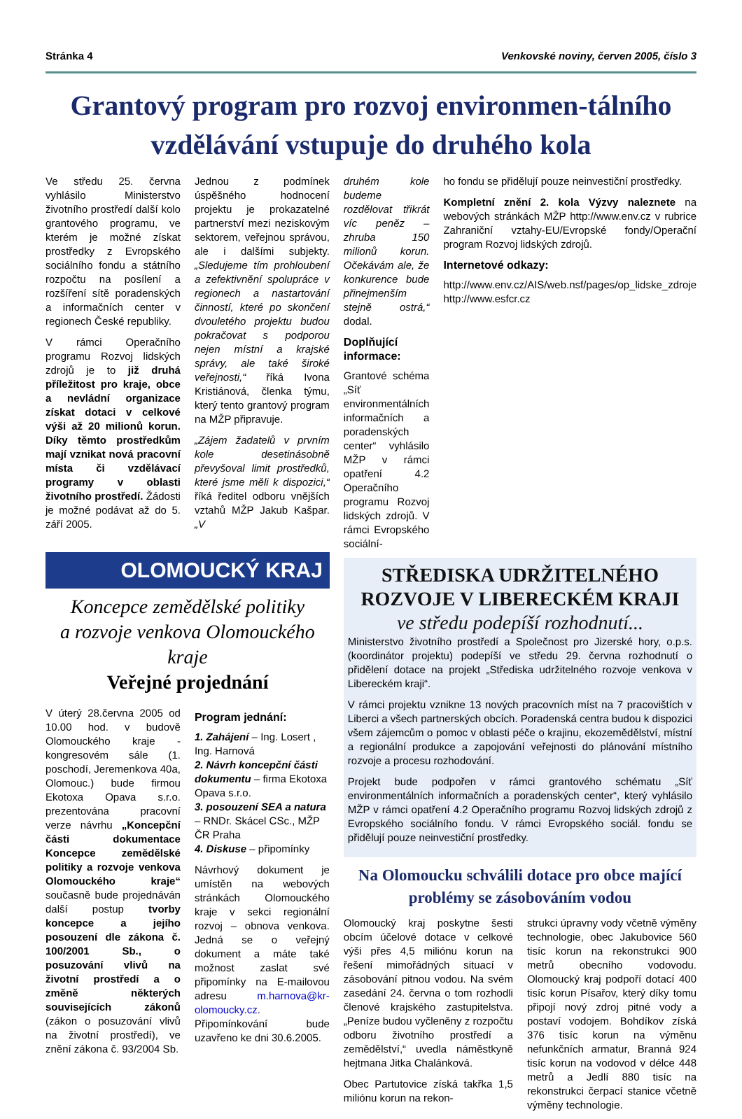Stránka 4 Venkovské noviny, červen 2005, číslo 3
Grantový program pro rozvoj environmen-tálního vzdělávání vstupuje do druhého kola
Ve středu 25. června vyhlásilo Ministerstvo životního prostředí další kolo grantového programu, ve kterém je možné získat prostředky z Evropského sociálního fondu a státního rozpočtu na posílení a rozšíření sítě poradenských a informačních center v regionech České republiky.
V rámci Operačního programu Rozvoj lidských zdrojů je to již druhá příležitost pro kraje, obce a nevládní organizace získat dotaci v celkové výši až 20 milionů korun. Díky těmto prostředkům mají vznikat nová pracovní místa či vzdělávací programy v oblasti životního prostředí. Žádosti je možné podávat až do 5. září 2005.
Jednou z podmínek úspěšného hodnocení projektu je prokazatelné partnerství mezi neziskovým sektorem, veřejnou správou, ale i dalšími subjekty. „Sledujeme tím prohloubení a zefektivnění spolupráce v regionech a nastartování činností, které po skončení dvouletého projektu budou pokračovat s podporou nejen místní a krajské správy, ale také široké veřejnosti,“ říká Ivona Kristiánová, členka týmu, který tento grantový program na MŽP připravuje.
„Zájem žadatelů v prvním kole desetinásobně převyšoval limit prostředků, které jsme měli k dispozici,“ říká ředitel odboru vnějších vztahů MŽP Jakub Kašpar. „V
OLOMOUCKÝ KRAJ
Koncepce zemědělské politiky
a rozvoje venkova Olomouckého kraje
Veřejné projednání
V úterý 28.června 2005 od 10.00 hod. v budově Olomouckého kraje - kongresovém sále (1. poschodí, Jeremenkova 40a, Olomouc.) bude firmou Ekotoxa Opava s.r.o. prezentována pracovní verze návrhu „Koncepční části dokumentace Koncepce zemědělské politiky a rozvoje venkova Olomouckého kraje“ současně bude projednáván další postup tvorby koncepce a jejího posouzení dle zákona č. 100/2001 Sb., o posuzování vlivů na životní prostředí a o změně některých souvisejících zákonů (zákon o posuzování vlivů na životní prostředí), ve znění zákona č. 93/2004 Sb.
Program jednání:
1. Zahájení – Ing. Losert , Ing. Harnová
2. Návrh koncepční části dokumentu – firma Ekotoxa Opava s.r.o.
3. posouzení SEA a natura – RNDr. Skácel CSc., MŽP ČR Praha
4. Diskuse – připomínky
Návrhový dokument je umístěn na webových stránkách Olomouckého kraje v sekci regionální rozvoj – obnova venkova. Jedná se o veřejný dokument a máte také možnost zaslat své připomínky na E-mailovou adresu m.harnova@kr-olomoucky.cz. Připomínkování bude uzavřeno ke dni 30.6.2005.
druhém kole budeme rozdělovat třikrát víc peněz – zhruba 150 milionů korun. Očekávám ale, že konkurence bude přinejmenším stejně ostrá,“ dodal.
Doplňující informace:
Grantové schéma „Síť environmentálních informačních a poradenských center“ vyhlásilo MŽP v rámci opatření 4.2 Operačního programu Rozvoj lidských zdrojů. V rámci Evropského sociální-
ho fondu se přidělují pouze neinvestiční prostředky.
Kompletní znění 2. kola Výzvy naleznete na webových stránkách MŽP http://www.env.cz v rubrice Zahraniční vztahy-EU/Evropské fondy/Operační program Rozvoj lidských zdrojů.
Internetové odkazy:
http://www.env.cz/AIS/web.nsf/pages/op_lidske_zdroje http://www.esfcr.cz
STŘEDISKA UDRŽITELNÉHO ROZVOJE V LIBERECKÉM KRAJI
ve středu podepíší rozhodnutí...
Ministerstvo životního prostředí a Společnost pro Jizerské hory, o.p.s. (koordinátor projektu) podepíší ve středu 29. června rozhodnutí o přidělení dotace na projekt „Střediska udržitelného rozvoje venkova v Libereckém kraji“.
V rámci projektu vznikne 13 nových pracovních míst na 7 pracovištích v Liberci a všech partnerských obcích. Poradenská centra budou k dispozici všem zájemcům o pomoc v oblasti péče o krajinu, ekozemědělství, místní a regionální produkce a zapojování veřejnosti do plánování místního rozvoje a procesu rozhodování.
Projekt bude podpořen v rámci grantového schématu „Síť environmentálních informačních a poradenských center“, který vyhlásilo MŽP v rámci opatření 4.2 Operačního programu Rozvoj lidských zdrojů z Evropského sociálního fondu. V rámci Evropského sociál. fondu se přidělují pouze neinvestiční prostředky.
Na Olomoucku schválili dotace pro obce mající problémy se zásobováním vodou
Olomoucký kraj poskytne šesti obcím účelové dotace v celkové výši přes 4,5 miliónu korun na řešení mimořádných situací v zásobování pitnou vodou. Na svém zasedání 24. června o tom rozhodli členové krajského zastupitelstva. „Peníze budou vyčleněny z rozpočtu odboru životního prostředí a zemědělství,“ uvedla náměstkyně hejtmana Jitka Chalánková.
Obec Partutovice získá takřka 1,5 miliónu korun na rekon-
strukci úpravny vody včetně výměny technologie, obec Jakubovice 560 tisíc korun na rekonstrukci 900 metrů obecního vodovodu. Olomoucký kraj podpoří dotací 400 tisíc korun Písařov, který díky tomu připojí nový zdroj pitné vody a postaví vodojem. Bohdíkov získá 376 tisíc korun na výměnu nefunkčních armatur, Branná 924 tisíc korun na vodovod v délce 448 metrů a Jedlí 880 tisíc na rekonstrukci čerpací stanice včetně výměny technologie.